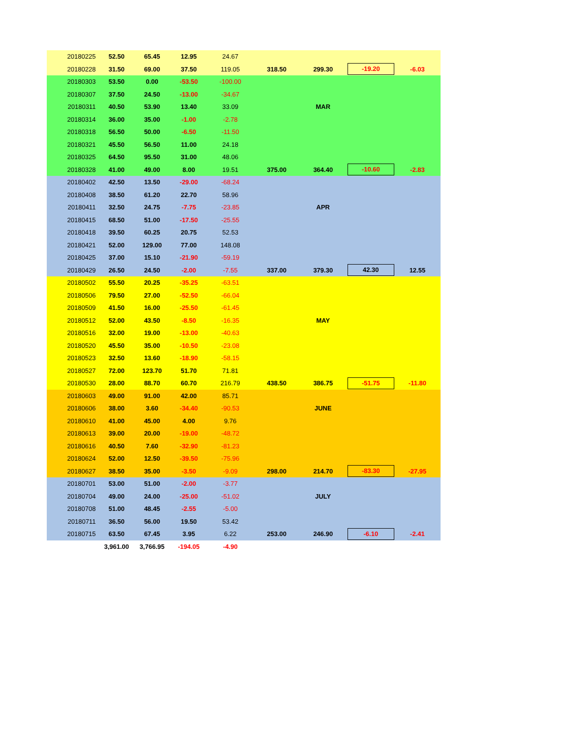| 20180225 | 52.50 | 65.45 | 12.95 | 24.67 | | | | |
| 20180228 | 31.50 | 69.00 | 37.50 | 119.05 | 318.50 | 299.30 | -19.20 | -6.03 |
| 20180303 | 53.50 | 0.00 | -53.50 | -100.00 | | | | |
| 20180307 | 37.50 | 24.50 | -13.00 | -34.67 | | | | |
| 20180311 | 40.50 | 53.90 | 13.40 | 33.09 | | MAR | | |
| 20180314 | 36.00 | 35.00 | -1.00 | -2.78 | | | | |
| 20180318 | 56.50 | 50.00 | -6.50 | -11.50 | | | | |
| 20180321 | 45.50 | 56.50 | 11.00 | 24.18 | | | | |
| 20180325 | 64.50 | 95.50 | 31.00 | 48.06 | | | | |
| 20180328 | 41.00 | 49.00 | 8.00 | 19.51 | 375.00 | 364.40 | -10.60 | -2.83 |
| 20180402 | 42.50 | 13.50 | -29.00 | -68.24 | | | | |
| 20180408 | 38.50 | 61.20 | 22.70 | 58.96 | | | | |
| 20180411 | 32.50 | 24.75 | -7.75 | -23.85 | | APR | | |
| 20180415 | 68.50 | 51.00 | -17.50 | -25.55 | | | | |
| 20180418 | 39.50 | 60.25 | 20.75 | 52.53 | | | | |
| 20180421 | 52.00 | 129.00 | 77.00 | 148.08 | | | | |
| 20180425 | 37.00 | 15.10 | -21.90 | -59.19 | | | | |
| 20180429 | 26.50 | 24.50 | -2.00 | -7.55 | 337.00 | 379.30 | 42.30 | 12.55 |
| 20180502 | 55.50 | 20.25 | -35.25 | -63.51 | | | | |
| 20180506 | 79.50 | 27.00 | -52.50 | -66.04 | | | | |
| 20180509 | 41.50 | 16.00 | -25.50 | -61.45 | | | | |
| 20180512 | 52.00 | 43.50 | -8.50 | -16.35 | | MAY | | |
| 20180516 | 32.00 | 19.00 | -13.00 | -40.63 | | | | |
| 20180520 | 45.50 | 35.00 | -10.50 | -23.08 | | | | |
| 20180523 | 32.50 | 13.60 | -18.90 | -58.15 | | | | |
| 20180527 | 72.00 | 123.70 | 51.70 | 71.81 | | | | |
| 20180530 | 28.00 | 88.70 | 60.70 | 216.79 | 438.50 | 386.75 | -51.75 | -11.80 |
| 20180603 | 49.00 | 91.00 | 42.00 | 85.71 | | | | |
| 20180606 | 38.00 | 3.60 | -34.40 | -90.53 | | JUNE | | |
| 20180610 | 41.00 | 45.00 | 4.00 | 9.76 | | | | |
| 20180613 | 39.00 | 20.00 | -19.00 | -48.72 | | | | |
| 20180616 | 40.50 | 7.60 | -32.90 | -81.23 | | | | |
| 20180624 | 52.00 | 12.50 | -39.50 | -75.96 | | | | |
| 20180627 | 38.50 | 35.00 | -3.50 | -9.09 | 298.00 | 214.70 | -83.30 | -27.95 |
| 20180701 | 53.00 | 51.00 | -2.00 | -3.77 | | | | |
| 20180704 | 49.00 | 24.00 | -25.00 | -51.02 | | JULY | | |
| 20180708 | 51.00 | 48.45 | -2.55 | -5.00 | | | | |
| 20180711 | 36.50 | 56.00 | 19.50 | 53.42 | | | | |
| 20180715 | 63.50 | 67.45 | 3.95 | 6.22 | 253.00 | 246.90 | -6.10 | -2.41 |
| | 3,961.00 | 3,766.95 | -194.05 | -4.90 | | | | |